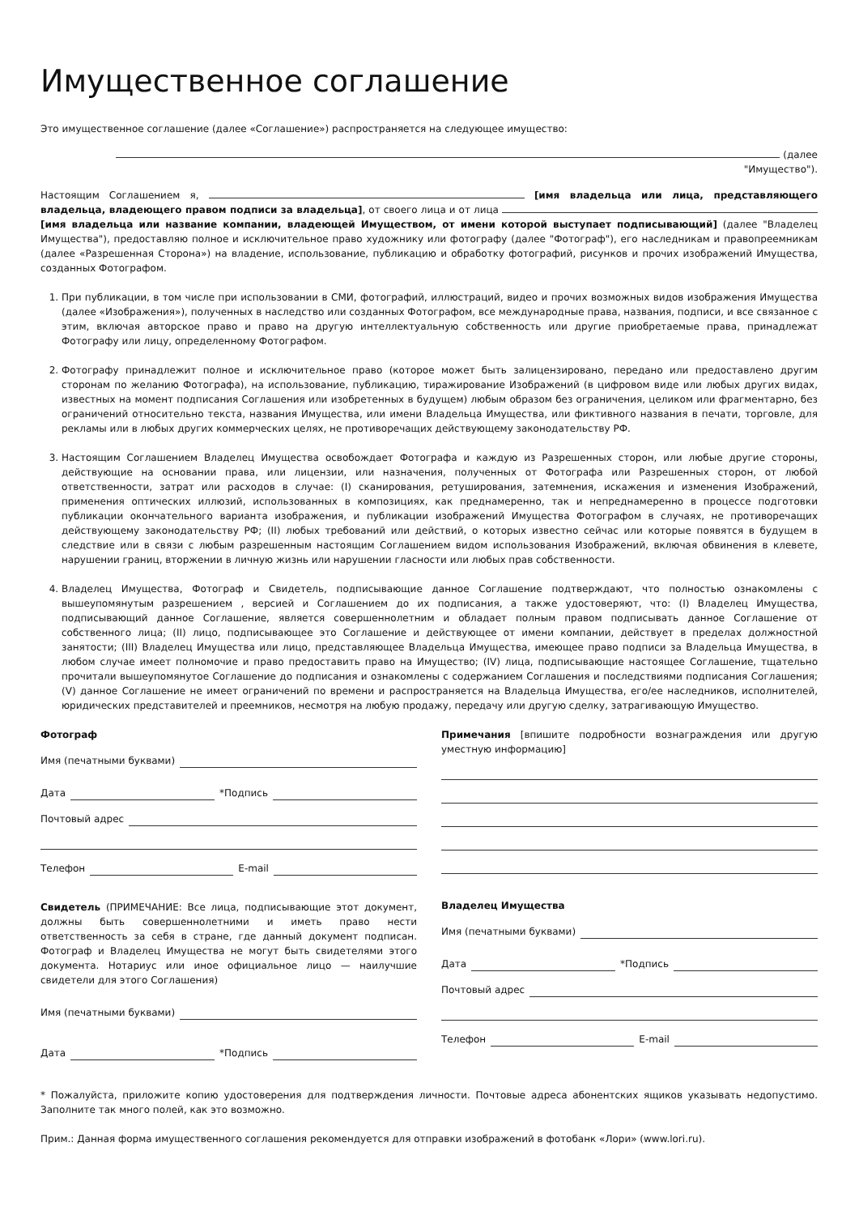Имущественное соглашение
Это имущественное соглашение (далее «Соглашение») распространяется на следующее имущество:
(далее "Имущество").
Настоящим Соглашением я, [имя владельца или лица, представляющего владельца, владеющего правом подписи за владельца], от своего лица и от лица [имя владельца или название компании, владеющей Имуществом, от имени которой выступает подписывающий] (далее "Владелец Имущества"), предоставляю полное и исключительное право художнику или фотографу (далее "Фотограф"), его наследникам и правопреемникам (далее «Разрешенная Сторона») на владение, использование, публикацию и обработку фотографий, рисунков и прочих изображений Имущества, созданных Фотографом.
1. При публикации, в том числе при использовании в СМИ, фотографий, иллюстраций, видео и прочих возможных видов изображения Имущества (далее «Изображения»), полученных в наследство или созданных Фотографом, все международные права, названия, подписи, и все связанное с этим, включая авторское право и право на другую интеллектуальную собственность или другие приобретаемые права, принадлежат Фотографу или лицу, определенному Фотографом.
2. Фотографу принадлежит полное и исключительное право (которое может быть залицензировано, передано или предоставлено другим сторонам по желанию Фотографа), на использование, публикацию, тиражирование Изображений (в цифровом виде или любых других видах, известных на момент подписания Соглашения или изобретенных в будущем) любым образом без ограничения, целиком или фрагментарно, без ограничений относительно текста, названия Имущества, или имени Владельца Имущества, или фиктивного названия в печати, торговле, для рекламы или в любых других коммерческих целях, не противоречащих действующему законодательству РФ.
3. Настоящим Соглашением Владелец Имущества освобождает Фотографа и каждую из Разрешенных сторон, или любые другие стороны, действующие на основании права, или лицензии, или назначения, полученных от Фотографа или Разрешенных сторон, от любой ответственности, затрат или расходов в случае: (I) сканирования, ретуширования, затемнения, искажения и изменения Изображений, применения оптических иллюзий, использованных в композициях, как преднамеренно, так и непреднамеренно в процессе подготовки публикации окончательного варианта изображения, и публикации изображений Имущества Фотографом в случаях, не противоречащих действующему законодательству РФ; (II) любых требований или действий, о которых известно сейчас или которые появятся в будущем в следствие или в связи с любым разрешенным настоящим Соглашением видом использования Изображений, включая обвинения в клевете, нарушении границ, вторжении в личную жизнь или нарушении гласности или любых прав собственности.
4. Владелец Имущества, Фотограф и Свидетель, подписывающие данное Соглашение подтверждают, что полностью ознакомлены с вышеупомянутым разрешением , версией и Соглашением до их подписания, а также удостоверяют, что: (I) Владелец Имущества, подписывающий данное Соглашение, является совершеннолетним и обладает полным правом подписывать данное Соглашение от собственного лица; (II) лицо, подписывающее это Соглашение и действующее от имени компании, действует в пределах должностной занятости; (III) Владелец Имущества или лицо, представляющее Владельца Имущества, имеющее право подписи за Владельца Имущества, в любом случае имеет полномочие и право предоставить право на Имущество; (IV) лица, подписывающие настоящее Соглашение, тщательно прочитали вышеупомянутое Соглашение до подписания и ознакомлены с содержанием Соглашения и последствиями подписания Соглашения; (V) данное Соглашение не имеет ограничений по времени и распространяется на Владельца Имущества, его/ее наследников, исполнителей, юридических представителей и преемников, несмотря на любую продажу, передачу или другую сделку, затрагивающую Имущество.
Фотограф
Имя (печатными буквами)
Дата *Подпись
Почтовый адрес
Телефон E-mail
Свидетель (ПРИМЕЧАНИЕ: Все лица, подписывающие этот документ, должны быть совершеннолетними и иметь право нести ответственность за себя в стране, где данный документ подписан. Фотограф и Владелец Имущества не могут быть свидетелями этого документа. Нотариус или иное официальное лицо — наилучшие свидетели для этого Соглашения)
Имя (печатными буквами)
Дата *Подпись
Примечания [впишите подробности вознаграждения или другую уместную информацию]
Владелец Имущества
Имя (печатными буквами)
Дата *Подпись
Почтовый адрес
Телефон E-mail
* Пожалуйста, приложите копию удостоверения для подтверждения личности. Почтовые адреса абонентских ящиков указывать недопустимо. Заполните так много полей, как это возможно.
Прим.: Данная форма имущественного соглашения рекомендуется для отправки изображений в фотобанк «Лори» (www.lori.ru).